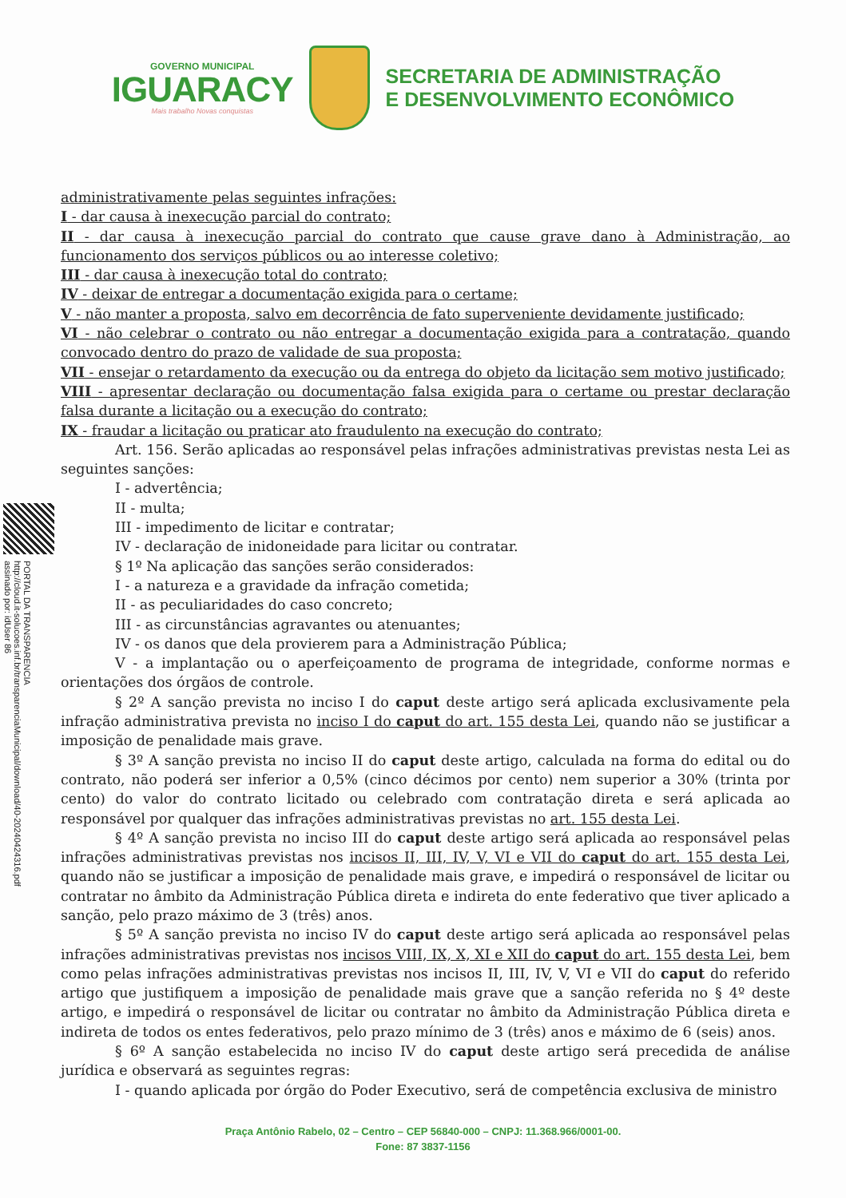GOVERNO MUNICIPAL
IGUARACY
Mais trabalho Novas conquistas
SECRETARIA DE ADMINISTRAÇÃO
E DESENVOLVIMENTO ECONÔMICO
PORTAL DA TRANSPARENCIA
http://cloud.it-solucoes.inf.br/transparenciaMunicipal/download/40-20240424316.pdf
assinado por: idUser 86
administrativamente pelas seguintes infrações:
I - dar causa à inexecução parcial do contrato;
II - dar causa à inexecução parcial do contrato que cause grave dano à Administração, ao funcionamento dos serviços públicos ou ao interesse coletivo;
III - dar causa à inexecução total do contrato;
IV - deixar de entregar a documentação exigida para o certame;
V - não manter a proposta, salvo em decorrência de fato superveniente devidamente justificado;
VI - não celebrar o contrato ou não entregar a documentação exigida para a contratação, quando convocado dentro do prazo de validade de sua proposta;
VII - ensejar o retardamento da execução ou da entrega do objeto da licitação sem motivo justificado;
VIII - apresentar declaração ou documentação falsa exigida para o certame ou prestar declaração falsa durante a licitação ou a execução do contrato;
IX - fraudar a licitação ou praticar ato fraudulento na execução do contrato;
Art. 156. Serão aplicadas ao responsável pelas infrações administrativas previstas nesta Lei as seguintes sanções:
I - advertência;
II - multa;
III - impedimento de licitar e contratar;
IV - declaração de inidoneidade para licitar ou contratar.
§ 1º Na aplicação das sanções serão considerados:
I - a natureza e a gravidade da infração cometida;
II - as peculiaridades do caso concreto;
III - as circunstâncias agravantes ou atenuantes;
IV - os danos que dela provierem para a Administração Pública;
V - a implantação ou o aperfeiçoamento de programa de integridade, conforme normas e orientações dos órgãos de controle.
§ 2º A sanção prevista no inciso I do caput deste artigo será aplicada exclusivamente pela infração administrativa prevista no inciso I do caput do art. 155 desta Lei, quando não se justificar a imposição de penalidade mais grave.
§ 3º A sanção prevista no inciso II do caput deste artigo, calculada na forma do edital ou do contrato, não poderá ser inferior a 0,5% (cinco décimos por cento) nem superior a 30% (trinta por cento) do valor do contrato licitado ou celebrado com contratação direta e será aplicada ao responsável por qualquer das infrações administrativas previstas no art. 155 desta Lei.
§ 4º A sanção prevista no inciso III do caput deste artigo será aplicada ao responsável pelas infrações administrativas previstas nos incisos II, III, IV, V, VI e VII do caput do art. 155 desta Lei, quando não se justificar a imposição de penalidade mais grave, e impedirá o responsável de licitar ou contratar no âmbito da Administração Pública direta e indireta do ente federativo que tiver aplicado a sanção, pelo prazo máximo de 3 (três) anos.
§ 5º A sanção prevista no inciso IV do caput deste artigo será aplicada ao responsável pelas infrações administrativas previstas nos incisos VIII, IX, X, XI e XII do caput do art. 155 desta Lei, bem como pelas infrações administrativas previstas nos incisos II, III, IV, V, VI e VII do caput do referido artigo que justifiquem a imposição de penalidade mais grave que a sanção referida no § 4º deste artigo, e impedirá o responsável de licitar ou contratar no âmbito da Administração Pública direta e indireta de todos os entes federativos, pelo prazo mínimo de 3 (três) anos e máximo de 6 (seis) anos.
§ 6º A sanção estabelecida no inciso IV do caput deste artigo será precedida de análise jurídica e observará as seguintes regras:
I - quando aplicada por órgão do Poder Executivo, será de competência exclusiva de ministro
Praça Antônio Rabelo, 02 – Centro – CEP 56840-000 – CNPJ: 11.368.966/0001-00.
Fone: 87 3837-1156